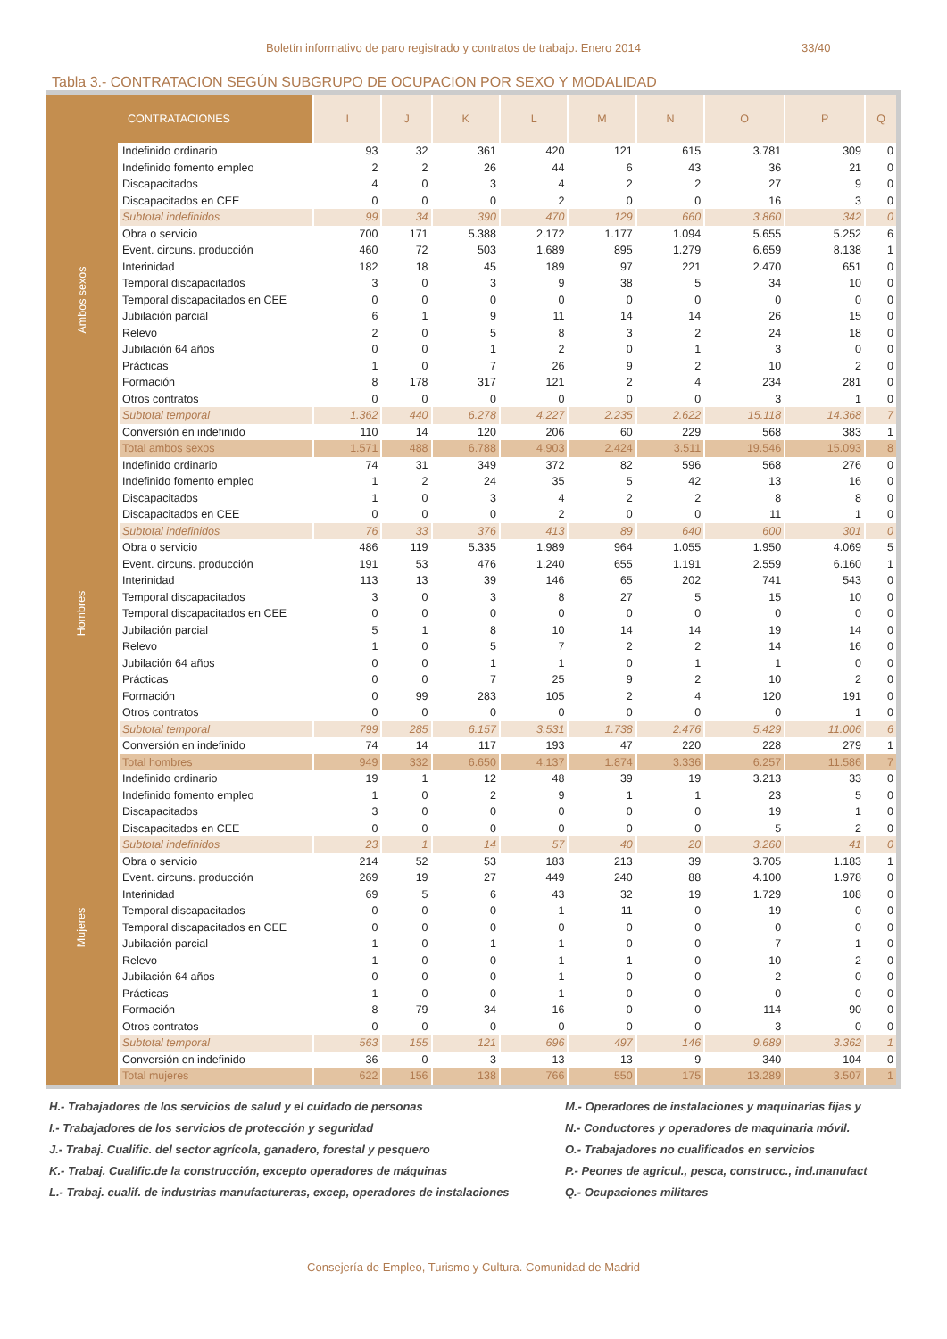Boletín informativo de paro registrado y contratos de trabajo. Enero 2014 33/40
Tabla 3.- CONTRATACION SEGÚN SUBGRUPO DE OCUPACION POR SEXO Y MODALIDAD
| CONTRATACIONES | | I | J | K | L | M | N | O | P | Q |
| --- | --- | --- | --- | --- | --- | --- | --- | --- | --- | --- |
| Ambos sexos | Indefinido ordinario | 93 | 32 | 361 | 420 | 121 | 615 | 3.781 | 309 | 0 |
| | Indefinido fomento empleo | 2 | 2 | 26 | 44 | 6 | 43 | 36 | 21 | 0 |
| | Discapacitados | 4 | 0 | 3 | 4 | 2 | 2 | 27 | 9 | 0 |
| | Discapacitados en CEE | 0 | 0 | 0 | 2 | 0 | 0 | 16 | 3 | 0 |
| | Subtotal indefinidos | 99 | 34 | 390 | 470 | 129 | 660 | 3.860 | 342 | 0 |
| | Obra o servicio | 700 | 171 | 5.388 | 2.172 | 1.177 | 1.094 | 5.655 | 5.252 | 6 |
| | Event. circuns. producción | 460 | 72 | 503 | 1.689 | 895 | 1.279 | 6.659 | 8.138 | 1 |
| | Interinidad | 182 | 18 | 45 | 189 | 97 | 221 | 2.470 | 651 | 0 |
| | Temporal discapacitados | 3 | 0 | 3 | 9 | 38 | 5 | 34 | 10 | 0 |
| | Temporal discapacitados en CEE | 0 | 0 | 0 | 0 | 0 | 0 | 0 | 0 | 0 |
| | Jubilación parcial | 6 | 1 | 9 | 11 | 14 | 14 | 26 | 15 | 0 |
| | Relevo | 2 | 0 | 5 | 8 | 3 | 2 | 24 | 18 | 0 |
| | Jubilación 64 años | 0 | 0 | 1 | 2 | 0 | 1 | 3 | 0 | 0 |
| | Prácticas | 1 | 0 | 7 | 26 | 9 | 2 | 10 | 2 | 0 |
| | Formación | 8 | 178 | 317 | 121 | 2 | 4 | 234 | 281 | 0 |
| | Otros contratos | 0 | 0 | 0 | 0 | 0 | 0 | 3 | 1 | 0 |
| | Subtotal temporal | 1.362 | 440 | 6.278 | 4.227 | 2.235 | 2.622 | 15.118 | 14.368 | 7 |
| | Conversión en indefinido | 110 | 14 | 120 | 206 | 60 | 229 | 568 | 383 | 1 |
| | Total ambos sexos | 1.571 | 488 | 6.788 | 4.903 | 2.424 | 3.511 | 19.546 | 15.093 | 8 |
| Hombres | Indefinido ordinario | 74 | 31 | 349 | 372 | 82 | 596 | 568 | 276 | 0 |
| | Indefinido fomento empleo | 1 | 2 | 24 | 35 | 5 | 42 | 13 | 16 | 0 |
| | Discapacitados | 1 | 0 | 3 | 4 | 2 | 2 | 8 | 8 | 0 |
| | Discapacitados en CEE | 0 | 0 | 0 | 2 | 0 | 0 | 11 | 1 | 0 |
| | Subtotal indefinidos | 76 | 33 | 376 | 413 | 89 | 640 | 600 | 301 | 0 |
| | Obra o servicio | 486 | 119 | 5.335 | 1.989 | 964 | 1.055 | 1.950 | 4.069 | 5 |
| | Event. circuns. producción | 191 | 53 | 476 | 1.240 | 655 | 1.191 | 2.559 | 6.160 | 1 |
| | Interinidad | 113 | 13 | 39 | 146 | 65 | 202 | 741 | 543 | 0 |
| | Temporal discapacitados | 3 | 0 | 3 | 8 | 27 | 5 | 15 | 10 | 0 |
| | Temporal discapacitados en CEE | 0 | 0 | 0 | 0 | 0 | 0 | 0 | 0 | 0 |
| | Jubilación parcial | 5 | 1 | 8 | 10 | 14 | 14 | 19 | 14 | 0 |
| | Relevo | 1 | 0 | 5 | 7 | 2 | 2 | 14 | 16 | 0 |
| | Jubilación 64 años | 0 | 0 | 1 | 1 | 0 | 1 | 1 | 0 | 0 |
| | Prácticas | 0 | 0 | 7 | 25 | 9 | 2 | 10 | 2 | 0 |
| | Formación | 0 | 99 | 283 | 105 | 2 | 4 | 120 | 191 | 0 |
| | Otros contratos | 0 | 0 | 0 | 0 | 0 | 0 | 0 | 1 | 0 |
| | Subtotal temporal | 799 | 285 | 6.157 | 3.531 | 1.738 | 2.476 | 5.429 | 11.006 | 6 |
| | Conversión en indefinido | 74 | 14 | 117 | 193 | 47 | 220 | 228 | 279 | 1 |
| | Total hombres | 949 | 332 | 6.650 | 4.137 | 1.874 | 3.336 | 6.257 | 11.586 | 7 |
| Mujeres | Indefinido ordinario | 19 | 1 | 12 | 48 | 39 | 19 | 3.213 | 33 | 0 |
| | Indefinido fomento empleo | 1 | 0 | 2 | 9 | 1 | 1 | 23 | 5 | 0 |
| | Discapacitados | 3 | 0 | 0 | 0 | 0 | 0 | 19 | 1 | 0 |
| | Discapacitados en CEE | 0 | 0 | 0 | 0 | 0 | 0 | 5 | 2 | 0 |
| | Subtotal indefinidos | 23 | 1 | 14 | 57 | 40 | 20 | 3.260 | 41 | 0 |
| | Obra o servicio | 214 | 52 | 53 | 183 | 213 | 39 | 3.705 | 1.183 | 1 |
| | Event. circuns. producción | 269 | 19 | 27 | 449 | 240 | 88 | 4.100 | 1.978 | 0 |
| | Interinidad | 69 | 5 | 6 | 43 | 32 | 19 | 1.729 | 108 | 0 |
| | Temporal discapacitados | 0 | 0 | 0 | 1 | 11 | 0 | 19 | 0 | 0 |
| | Temporal discapacitados en CEE | 0 | 0 | 0 | 0 | 0 | 0 | 0 | 0 | 0 |
| | Jubilación parcial | 1 | 0 | 1 | 1 | 0 | 0 | 7 | 1 | 0 |
| | Relevo | 1 | 0 | 0 | 1 | 1 | 0 | 10 | 2 | 0 |
| | Jubilación 64 años | 0 | 0 | 0 | 1 | 0 | 0 | 2 | 0 | 0 |
| | Prácticas | 1 | 0 | 0 | 1 | 0 | 0 | 0 | 0 | 0 |
| | Formación | 8 | 79 | 34 | 16 | 0 | 0 | 114 | 90 | 0 |
| | Otros contratos | 0 | 0 | 0 | 0 | 0 | 0 | 3 | 0 | 0 |
| | Subtotal temporal | 563 | 155 | 121 | 696 | 497 | 146 | 9.689 | 3.362 | 1 |
| | Conversión en indefinido | 36 | 0 | 3 | 13 | 13 | 9 | 340 | 104 | 0 |
| | Total mujeres | 622 | 156 | 138 | 766 | 550 | 175 | 13.289 | 3.507 | 1 |
H.- Trabajadores de los servicios de salud y el cuidado de personas
I.- Trabajadores de los servicios de protección y seguridad
J.- Trabaj. Cualific. del sector agrícola, ganadero, forestal y pesquero
K.- Trabaj. Cualific.de la construcción, excepto operadores de máquinas
L.- Trabaj. cualif. de industrias manufactureras, excep, operadores de instalaciones
M.- Operadores de instalaciones y maquinarias fijas y
N.- Conductores y operadores de maquinaria móvil.
O.- Trabajadores no cualificados en servicios
P.- Peones de agricul., pesca, construcc., ind.manufact
Q.- Ocupaciones militares
Consejería de Empleo, Turismo y Cultura. Comunidad de Madrid